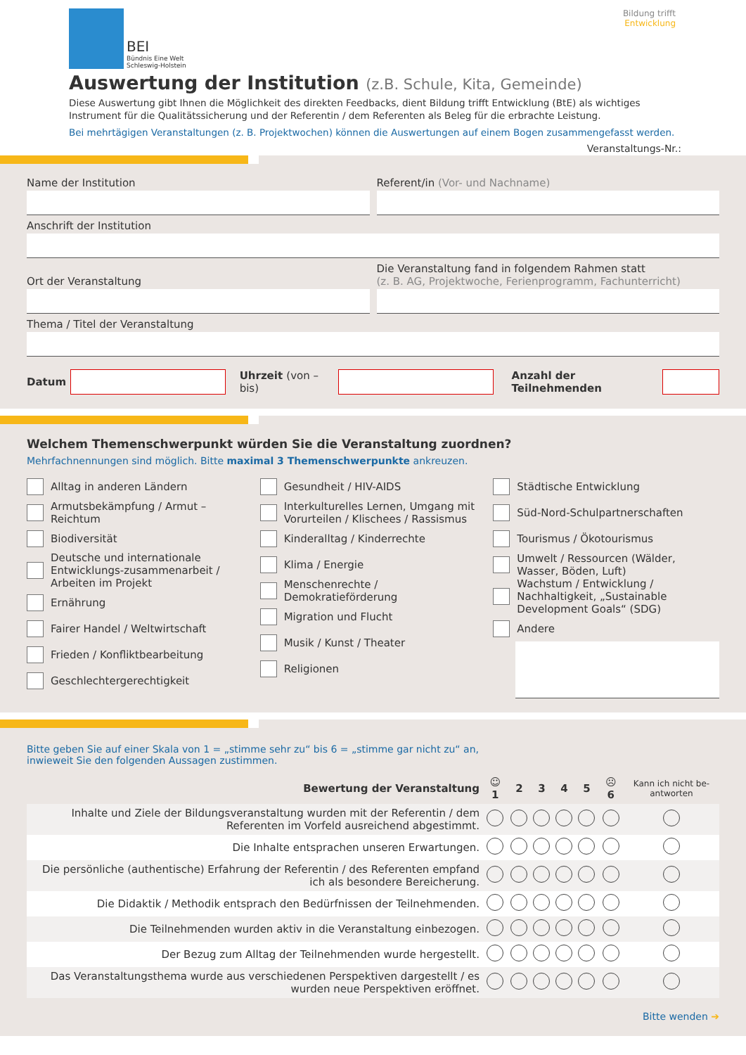BEI
Bündnis Eine Welt
Schleswig-Holstein
Bildung trifft
Entwicklung
Auswertung der Institution (z.B. Schule, Kita, Gemeinde)
Diese Auswertung gibt Ihnen die Möglichkeit des direkten Feedbacks, dient Bildung trifft Entwicklung (BtE) als wichtiges Instrument für die Qualitätssicherung und der Referentin / dem Referenten als Beleg für die erbrachte Leistung.
Bei mehrtägigen Veranstaltungen (z. B. Projektwochen) können die Auswertungen auf einem Bogen zusammengefasst werden.
Veranstaltungs-Nr.:
Name der Institution Referent/in (Vor- und Nachname)
Anschrift der Institution
Ort der Veranstaltung
Die Veranstaltung fand in folgendem Rahmen statt
(z. B. AG, Projektwoche, Ferienprogramm, Fachunterricht)
Thema / Titel der Veranstaltung
Datum
Uhrzeit (von – bis) Anzahl der Teilnehmenden
Welchem Themenschwerpunkt würden Sie die Veranstaltung zuordnen?
Mehrfachnennungen sind möglich. Bitte maximal 3 Themenschwerpunkte ankreuzen.
Alltag in anderen Ländern
Armutsbekämpfung / Armut – Reichtum
Biodiversität
Deutsche und internationale Entwicklungs-zusammenarbeit / Arbeiten im Projekt
Ernährung
Fairer Handel / Weltwirtschaft
Frieden / Konfliktbearbeitung
Geschlechtergerechtigkeit
Gesundheit / HIV-AIDS
Interkulturelles Lernen, Umgang mit Vorurteilen / Klischees / Rassismus
Kinderalltag / Kinderrechte
Klima / Energie
Menschenrechte / Demokratieförderung
Migration und Flucht
Musik / Kunst / Theater
Religionen
Städtische Entwicklung
Süd-Nord-Schulpartnerschaften
Tourismus / Ökotourismus
Umwelt / Ressourcen (Wälder, Wasser, Böden, Luft)
Wachstum / Entwicklung / Nachhaltigkeit, „Sustainable Development Goals“ (SDG)
Andere
Bitte geben Sie auf einer Skala von 1 = „stimme sehr zu“ bis 6 = „stimme gar nicht zu“ an,
inwieweit Sie den folgenden Aussagen zustimmen.
| Bewertung der Veranstaltung | ☺ 1 | 2 | 3 | 4 | 5 | ☹ 6 | Kann ich nicht be-antworten |
| --- | --- | --- | --- | --- | --- | --- | --- |
| Inhalte und Ziele der Bildungsveranstaltung wurden mit der Referentin / dem Referenten im Vorfeld ausreichend abgestimmt. | | | | | | | |
| Die Inhalte entsprachen unseren Erwartungen. | | | | | | | |
| Die persönliche (authentische) Erfahrung der Referentin / des Referenten empfand ich als besondere Bereicherung. | | | | | | | |
| Die Didaktik / Methodik entsprach den Bedürfnissen der Teilnehmenden. | | | | | | | |
| Die Teilnehmenden wurden aktiv in die Veranstaltung einbezogen. | | | | | | | |
| Der Bezug zum Alltag der Teilnehmenden wurde hergestellt. | | | | | | | |
| Das Veranstaltungsthema wurde aus verschiedenen Perspektiven dargestellt / es wurden neue Perspektiven eröffnet. | | | | | | | |
Bitte wenden ➔